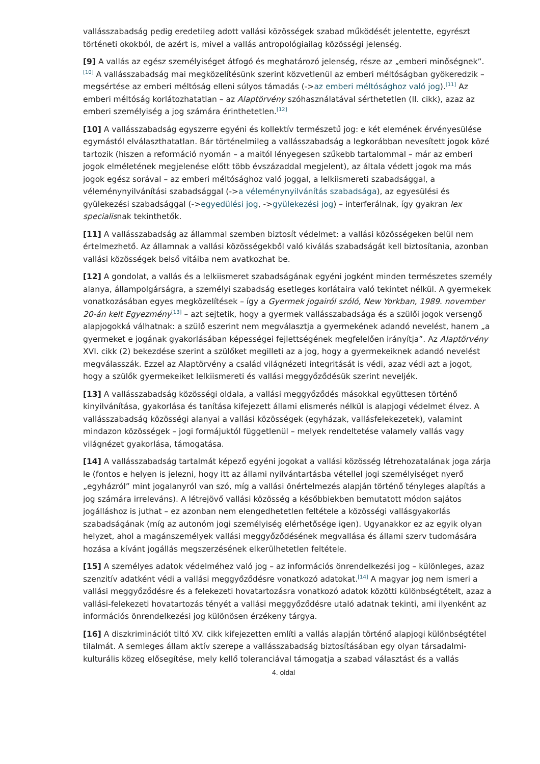vallásszabadság pedig eredetileg adott vallási közösségek szabad működését jelentette, egyrészt történeti okokból, de azért is, mivel a vallás antropológiailag közösségi jelenség.
[9] A vallás az egész személyiséget átfogó és meghatározó jelenség, része az „emberi minőségnek”.<sup>[10]</sup> A vallásszabadság mai megközelítésünk szerint közvetlenül az emberi méltóságban gyökeredzik – megsértése az emberi méltóság elleni súlyos támadás (->az emberi méltósághoz való jog).<sup>[11]</sup> Az emberi méltóság korlátozhatatlan – az Alaptörvény szóhasználatával sérthetetlen (II. cikk), azaz az emberi személyiség a jog számára érinthetetlen.<sup>[12]</sup>
[10] A vallásszabadság egyszerre egyéni és kollektív természetű jog: e két elemének érvényesülése egymástól elválaszthatatlan. Bár történelmileg a vallásszabadság a legkorábban nevesített jogok közé tartozik (hiszen a reformáció nyomán – a maitól lényegesen szűkebb tartalommal – már az emberi jogok elméletének megjelenése előtt több évszázaddal megjelent), az általa védett jogok ma más jogok egész sorával – az emberi méltósághoz való joggal, a lelkiismereti szabadsággal, a véleménynyilvánítási szabadsággal (->a véleménynyilvánítás szabadsága), az egyesülési és gyülekezési szabadsággal (->egyedülési jog, ->gyülekezési jog) – interferálnak, így gyakran lex specialisnak tekinthetők.
[11] A vallásszabadság az állammal szemben biztosít védelmet: a vallási közösségeken belül nem értelmezhető. Az államnak a vallási közösségekből való kiválás szabadságát kell biztosítania, azonban vallási közösségek belső vitáiba nem avatkozhat be.
[12] A gondolat, a vallás és a lelkiismeret szabadságának egyéni jogként minden természetes személy alanya, állampolgárságra, a személyi szabadság esetleges korlátaira való tekintet nélkül. A gyermekek vonatkozásában egyes megközelítések – így a Gyermek jogairól szóló, New Yorkban, 1989. november 20-án kelt Egyezmény<sup>[13]</sup> – azt sejtetik, hogy a gyermek vallásszabadsága és a szülői jogok versengő alapjogokká válhatnak: a szülő eszerint nem megválasztja a gyermekének adandó nevelést, hanem „a gyermeket e jogának gyakorlásában képességei fejlettségének megfelelően irányítja”. Az Alaptörvény XVI. cikk (2) bekezdése szerint a szülőket megilleti az a jog, hogy a gyermekeiknek adandó nevelést megválasszák. Ezzel az Alaptörvény a család világnézeti integritását is védi, azaz védi azt a jogot, hogy a szülők gyermekeiket lelkiismereti és vallási meggyőződésük szerint neveljék.
[13] A vallásszabadság közösségi oldala, a vallási meggyőződés másokkal együttesen történő kinyilvánítása, gyakorlása és tanítása kifejezett állami elismerés nélkül is alapjogi védelmet élvez. A vallásszabadság közösségi alanyai a vallási közösségek (egyházak, vallásfelekezetek), valamint mindazon közösségek – jogi formájuktól függetlenül – melyek rendeltetése valamely vallás vagy világnézet gyakorlása, támogatása.
[14] A vallásszabadság tartalmát képező egyéni jogokat a vallási közösség létrehozatalának joga zárja le (fontos e helyen is jelezni, hogy itt az állami nyilvántartásba vétellel jogi személyiséget nyerő „egyházról” mint jogalanyról van szó, míg a vallási önértelmezés alapján történő tényleges alapítás a jog számára irreleváns). A létrejövő vallási közösség a későbbiekben bemutatott módon sajátos jogálláshoz is juthat – ez azonban nem elengedhetetlen feltétele a közösségi vallásgyakorlás szabadságának (míg az autonóm jogi személyiség elérhetősége igen). Ugyanakkor ez az egyik olyan helyzet, ahol a magánszemélyek vallási meggyőződésének megvallása és állami szerv tudomására hozása a kívánt jogállás megszerzésének elkerülhetetlen feltétele.
[15] A személyes adatok védelméhez való jog – az információs önrendelkezési jog – különleges, azaz szenzitív adatként védi a vallási meggyőződésre vonatkozó adatokat.<sup>[14]</sup> A magyar jog nem ismeri a vallási meggyőződésre és a felekezeti hovatartozásra vonatkozó adatok közötti különbségtételt, azaz a vallási-felekezeti hovatartozás tényét a vallási meggyőződésre utaló adatnak tekinti, ami ilyenként az információs önrendelkezési jog különösen érzékeny tárgya.
[16] A diszkriminációt tiltó XV. cikk kifejezetten említi a vallás alapján történő alapjogi különbségtétel tilalmát. A semleges állam aktív szerepe a vallásszabadság biztosításában egy olyan társadalmi-kulturális közeg elősegítése, mely kellő toleranciával támogatja a szabad választást és a vallás
4. oldal